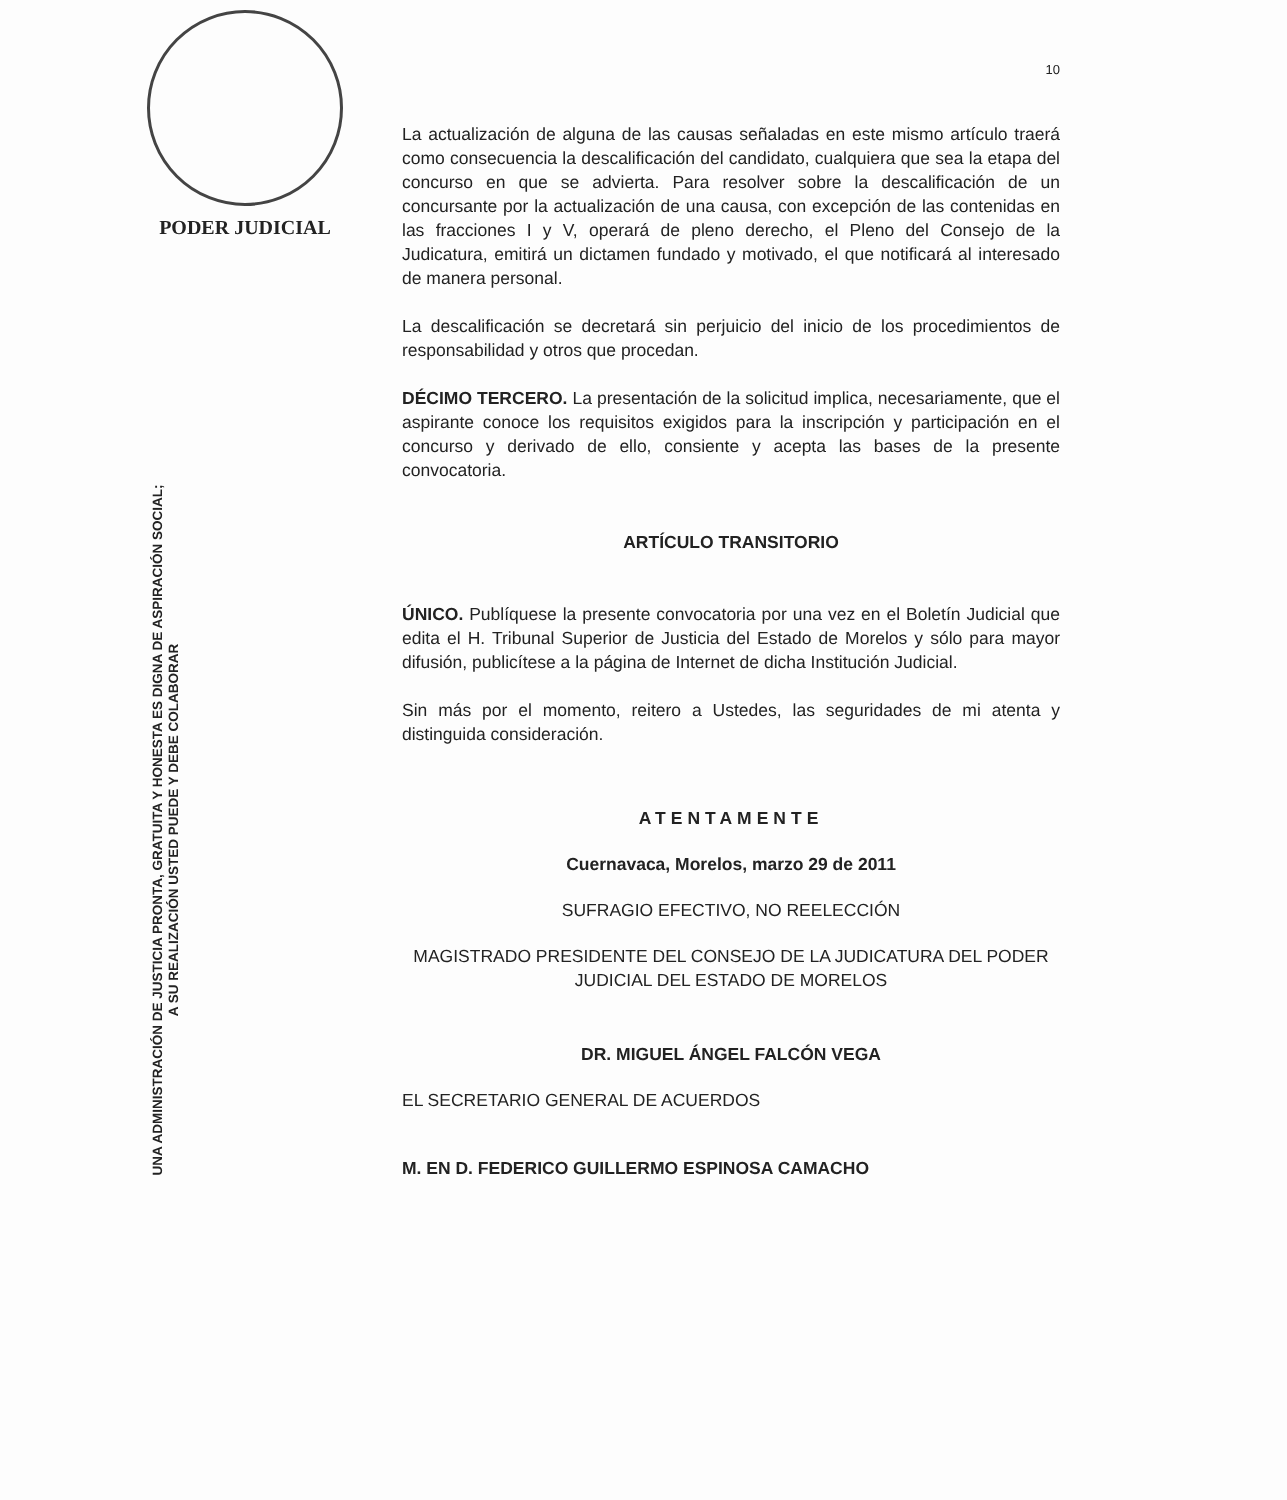PODER JUDICIAL
UNA ADMINISTRACIÓN DE JUSTICIA PRONTA, GRATUITA Y HONESTA ES DIGNA DE ASPIRACIÓN SOCIAL;
A SU REALIZACIÓN USTED PUEDE Y DEBE COLABORAR
10
La actualización de alguna de las causas señaladas en este mismo artículo traerá como consecuencia la descalificación del candidato, cualquiera que sea la etapa del concurso en que se advierta. Para resolver sobre la descalificación de un concursante por la actualización de una causa, con excepción de las contenidas en las fracciones I y V, operará de pleno derecho, el Pleno del Consejo de la Judicatura, emitirá un dictamen fundado y motivado, el que notificará al interesado de manera personal.
La descalificación se decretará sin perjuicio del inicio de los procedimientos de responsabilidad y otros que procedan.
DÉCIMO TERCERO. La presentación de la solicitud implica, necesariamente, que el aspirante conoce los requisitos exigidos para la inscripción y participación en el concurso y derivado de ello, consiente y acepta las bases de la presente convocatoria.
ARTÍCULO TRANSITORIO
ÚNICO. Publíquese la presente convocatoria por una vez en el Boletín Judicial que edita el H. Tribunal Superior de Justicia del Estado de Morelos y sólo para mayor difusión, publicítese a la página de Internet de dicha Institución Judicial.
Sin más por el momento, reitero a Ustedes, las seguridades de mi atenta y distinguida consideración.
ATENTAMENTE
Cuernavaca, Morelos, marzo 29 de 2011
SUFRAGIO EFECTIVO, NO REELECCIÓN
MAGISTRADO PRESIDENTE DEL CONSEJO DE LA JUDICATURA DEL PODER JUDICIAL DEL ESTADO DE MORELOS
DR. MIGUEL ÁNGEL FALCÓN VEGA
EL SECRETARIO GENERAL DE ACUERDOS
M. EN D. FEDERICO GUILLERMO ESPINOSA CAMACHO